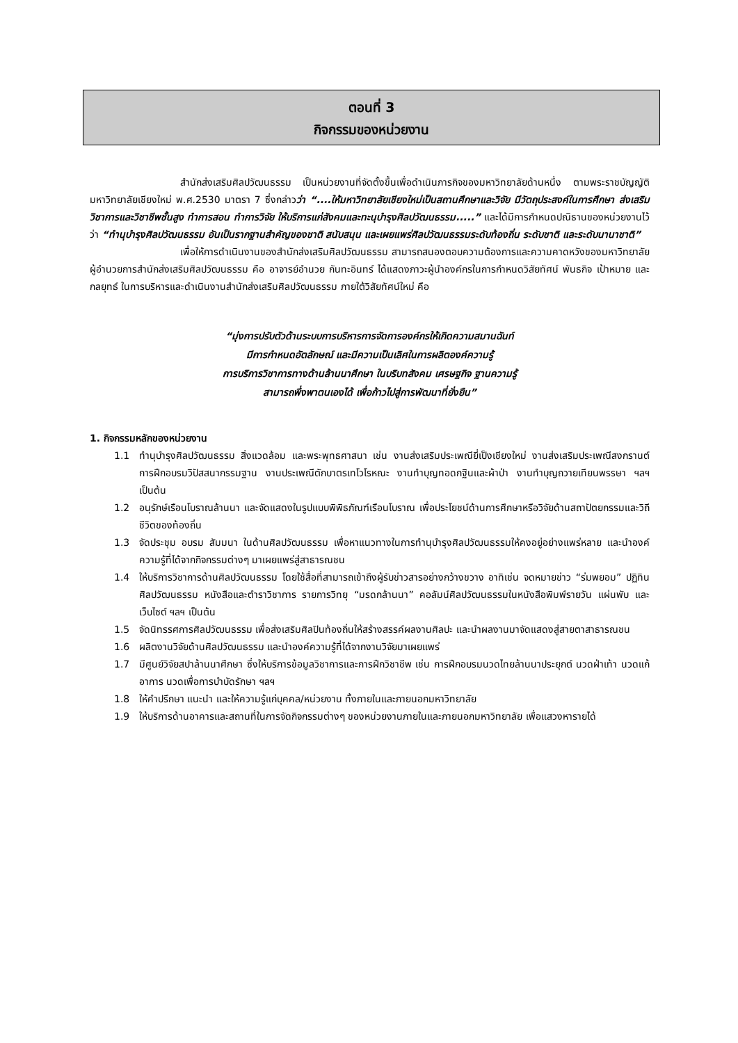ตอนที่ 3
กิจกรรมของหน่วยงาน
สำนักส่งเสริมศิลปวัฒนธรรม เป็นหน่วยงานที่จัดตั้งขึ้นเพื่อดำเนินภารกิจของมหาวิทยาลัยด้านหนึ่ง ตามพระราชบัญญัติมหาวิทยาลัยเชียงใหม่ พ.ศ.2530 มาตรา 7 ซึ่งกล่าวว่า “....ให้มหาวิทยาลัยเชียงใหม่เป็นสถานศึกษาและวิจัย มีวัตถุประสงค์ในการศึกษา ส่งเสริมวิชาการและวิชาชีพชั้นสูง ทำการสอน ทำการวิจัย ให้บริการแก่สังคมและทะนุบำรุงศิลปวัฒนธรรม.....” และได้มีการกำหนดปณิธานของหน่วยงานไว้ว่า “ทำนุบำรุงศิลปวัฒนธรรม อันเป็นรากฐานสำคัญของชาติ สนับสนุน และเผยแพร่ศิลปวัฒนธรรมระดับท้องถิ่น ระดับชาติ และระดับนานาชาติ”
เพื่อให้การดำเนินงานของสำนักส่งเสริมศิลปวัฒนธรรม สามารถสนองตอบความต้องการและความคาดหวังของมหาวิทยาลัย ผู้อำนวยการสำนักส่งเสริมศิลปวัฒนธรรม คือ อาจารย์อำนวย กันทะอินทร์ ได้แสดงภาวะผู้นำองค์กรในการกำหนดวิสัยทัศน์ พันธกิจ เป้าหมาย และกลยุทธ์ ในการบริหารและดำเนินงานสำนักส่งเสริมศิลปวัฒนธรรม ภายใต้วิสัยทัศน์ใหม่ คือ
“มุ่งการปรับตัวด้านระบบการบริหารการจัดการองค์กรให้เกิดความสมานฉันท์
มีการกำหนดอัตลักษณ์ และมีความเป็นเลิศในการผลิตองค์ความรู้
การบริการวิชาการทางด้านล้านนาศึกษา ในบริบทสังคม เศรษฐกิจ ฐานความรู้
สามารถพึ่งพาตนเองได้ เพื่อก้าวไปสู่การพัฒนาที่ยั่งยืน”
1. กิจกรรมหลักของหน่วยงาน
1.1 ทำนุบำรุงศิลปวัฒนธรรม สิ่งแวดล้อม และพระพุทธศาสนา เช่น งานส่งเสริมประเพณียี่เป็งเชียงใหม่ งานส่งเสริมประเพณีสงกรานต์ การฝึกอบรมวิปัสสนากรรมฐาน งานประเพณีตักบาตรเทโวโรหณะ งานทำบุญทอดกฐินและผ้าป่า งานทำบุญถวายเทียนพรรษา ฯลฯ เป็นต้น
1.2 อนุรักษ์เรือนโบราณล้านนา และจัดแสดงในรูปแบบพิพิธภัณฑ์เรือนโบราณ เพื่อประโยชน์ด้านการศึกษาหรือวิจัยด้านสถาปัตยกรรมและวิถีชีวิตของท้องถิ่น
1.3 จัดประชุม อบรม สัมมนา ในด้านศิลปวัฒนธรรม เพื่อหาแนวทางในการทำนุบำรุงศิลปวัฒนธรรมให้คงอยู่อย่างแพร่หลาย และนำองค์ความรู้ที่ได้จากกิจกรรมต่างๆ มาเผยแพร่สู่สาธารณชน
1.4 ให้บริการวิชาการด้านศิลปวัฒนธรรม โดยใช้สื่อที่สามารถเข้าถึงผู้รับข่าวสารอย่างกว้างขวาง อาทิเช่น จดหมายข่าว “ร่มพยอม” ปฏิทินศิลปวัฒนธรรม หนังสือและตำราวิชาการ รายการวิทยุ “มรดกล้านนา” คอลัมน์ศิลปวัฒนธรรมในหนังสือพิมพ์รายวัน แผ่นพับ และเว็บไซต์ ฯลฯ เป็นต้น
1.5 จัดนิทรรศการศิลปวัฒนธรรม เพื่อส่งเสริมศิลปินท้องถิ่นให้สร้างสรรค์ผลงานศิลปะ และนำผลงานมาจัดแสดงสู่สายตาสาธารณชน
1.6 ผลิตงานวิจัยด้านศิลปวัฒนธรรม และนำองค์ความรู้ที่ได้จากงานวิจัยมาเผยแพร่
1.7 มีศูนย์วิจัยสปาล้านนาศึกษา ซึ่งให้บริการข้อมูลวิชาการและการฝึกวิชาชีพ เช่น การฝึกอบรมนวดไทยล้านนาประยุกต์ นวดฝ่าเท้า นวดแก้อาการ นวดเพื่อการบำบัดรักษา ฯลฯ
1.8 ให้คำปรึกษา แนะนำ และให้ความรู้แก่บุคคล/หน่วยงาน ทั้งภายในและภายนอกมหาวิทยาลัย
1.9 ให้บริการด้านอาคารและสถานที่ในการจัดกิจกรรมต่างๆ ของหน่วยงานภายในและภายนอกมหาวิทยาลัย เพื่อแสวงหารายได้